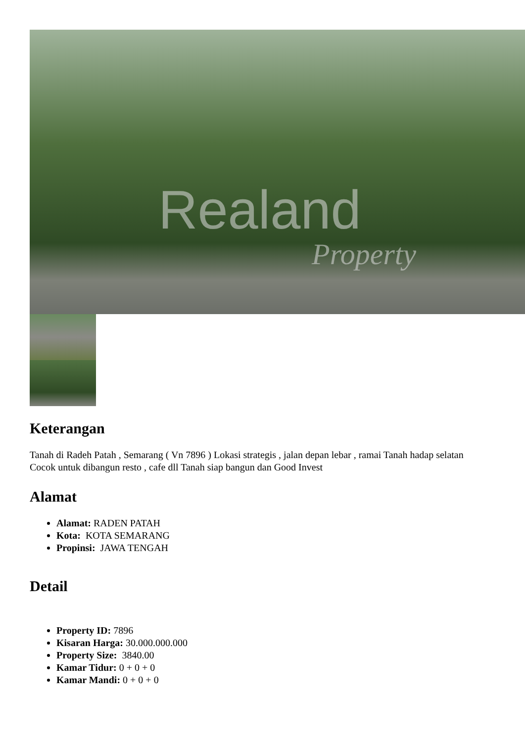Realand
Property
Keterangan
Tanah di Radeh Patah , Semarang ( Vn 7896 ) Lokasi strategis , jalan depan lebar , ramai Tanah hadap selatan Cocok untuk dibangun resto , cafe dll Tanah siap bangun dan Good Invest
Alamat
Alamat: RADEN PATAH
Kota: KOTA SEMARANG
Propinsi: JAWA TENGAH
Detail
Property ID: 7896
Kisaran Harga: 30.000.000.000
Property Size: 3840.00
Kamar Tidur: 0 + 0 + 0
Kamar Mandi: 0 + 0 + 0